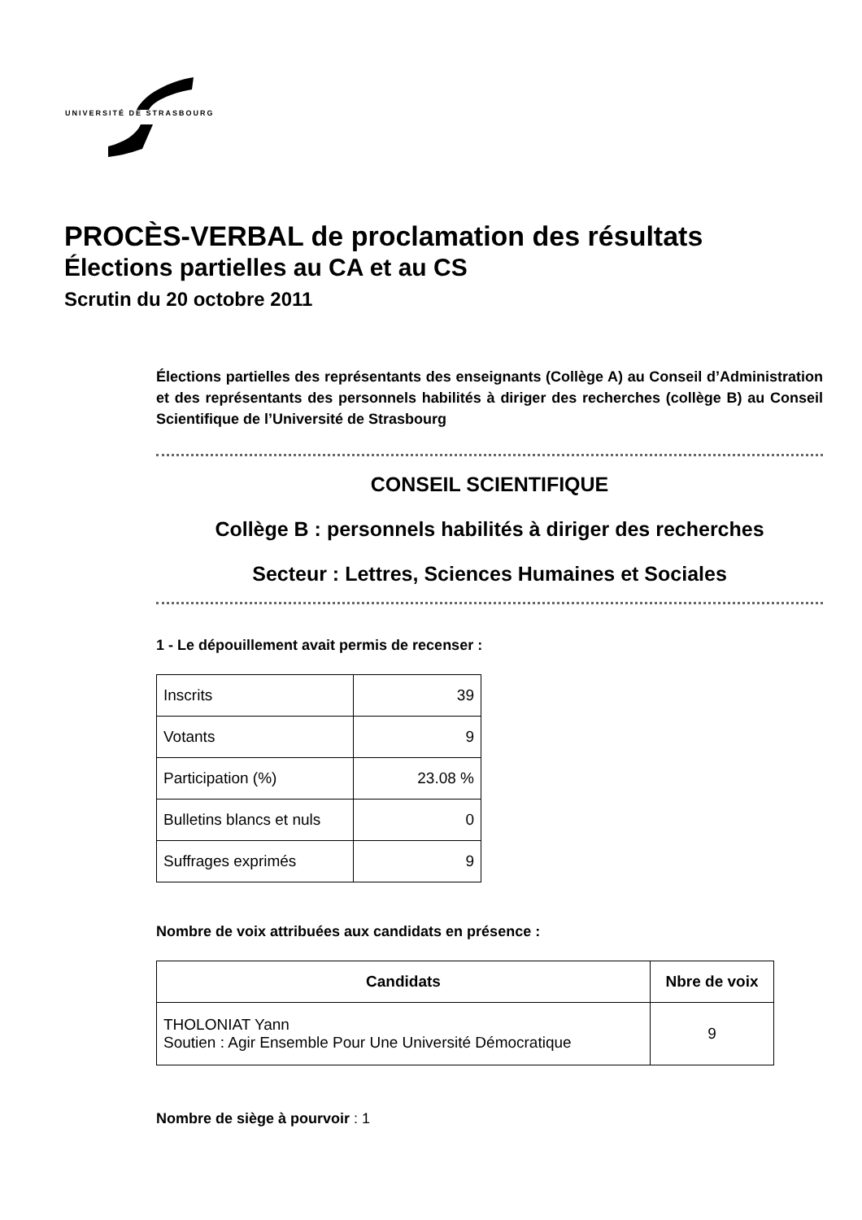UNIVERSITÉ DE STRASBOURG
PROCÈS-VERBAL de proclamation des résultats
Élections partielles au CA et au CS
Scrutin du 20 octobre 2011
Élections partielles des représentants des enseignants (Collège A) au Conseil d’Administration et des représentants des personnels habilités à diriger des recherches (collège B) au Conseil Scientifique de l’Université de Strasbourg
CONSEIL SCIENTIFIQUE
Collège B : personnels habilités à diriger des recherches
Secteur : Lettres, Sciences Humaines et Sociales
1 - Le dépouillement avait permis de recenser :
| Inscrits | 39 |
| Votants | 9 |
| Participation (%) | 23.08 % |
| Bulletins blancs et nuls | 0 |
| Suffrages exprimés | 9 |
Nombre de voix attribuées aux candidats en présence :
| Candidats | Nbre de voix |
| --- | --- |
| THOLONIAT Yann Soutien : Agir Ensemble Pour Une Université Démocratique | 9 |
Nombre de siège à pourvoir : 1